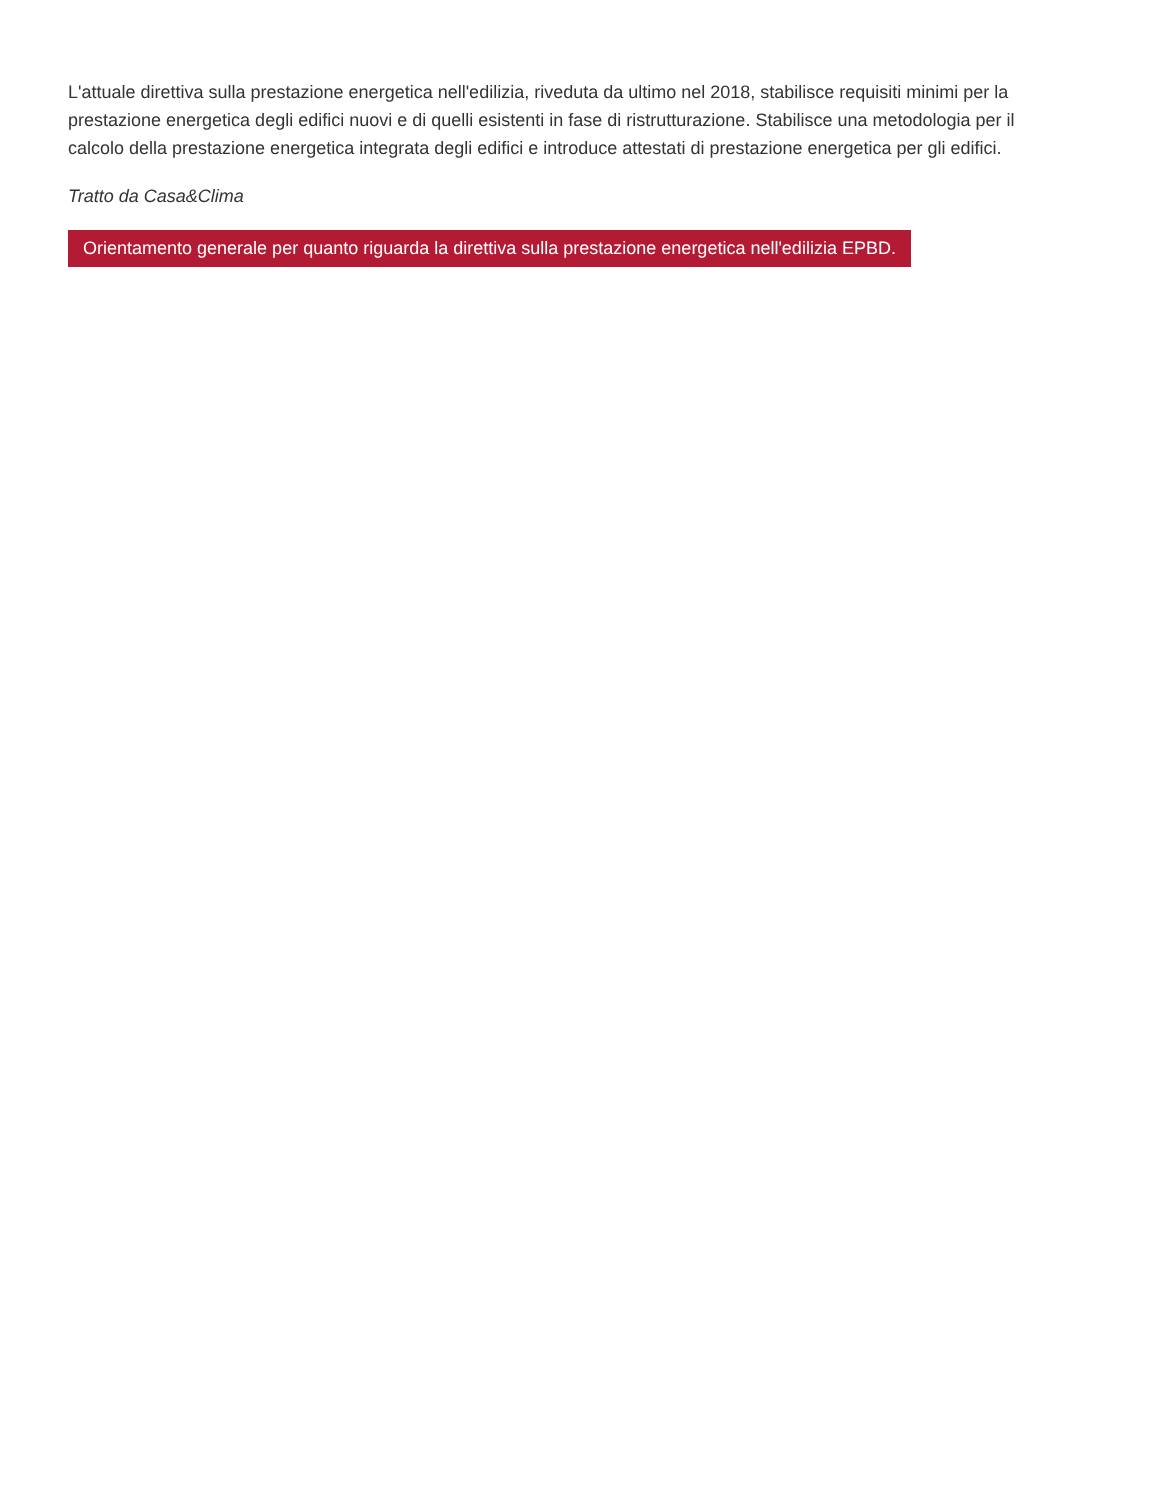L'attuale direttiva sulla prestazione energetica nell'edilizia, riveduta da ultimo nel 2018, stabilisce requisiti minimi per la prestazione energetica degli edifici nuovi e di quelli esistenti in fase di ristrutturazione. Stabilisce una metodologia per il calcolo della prestazione energetica integrata degli edifici e introduce attestati di prestazione energetica per gli edifici.
Tratto da Casa&Clima
Orientamento generale per quanto riguarda la direttiva sulla prestazione energetica nell'edilizia EPBD.